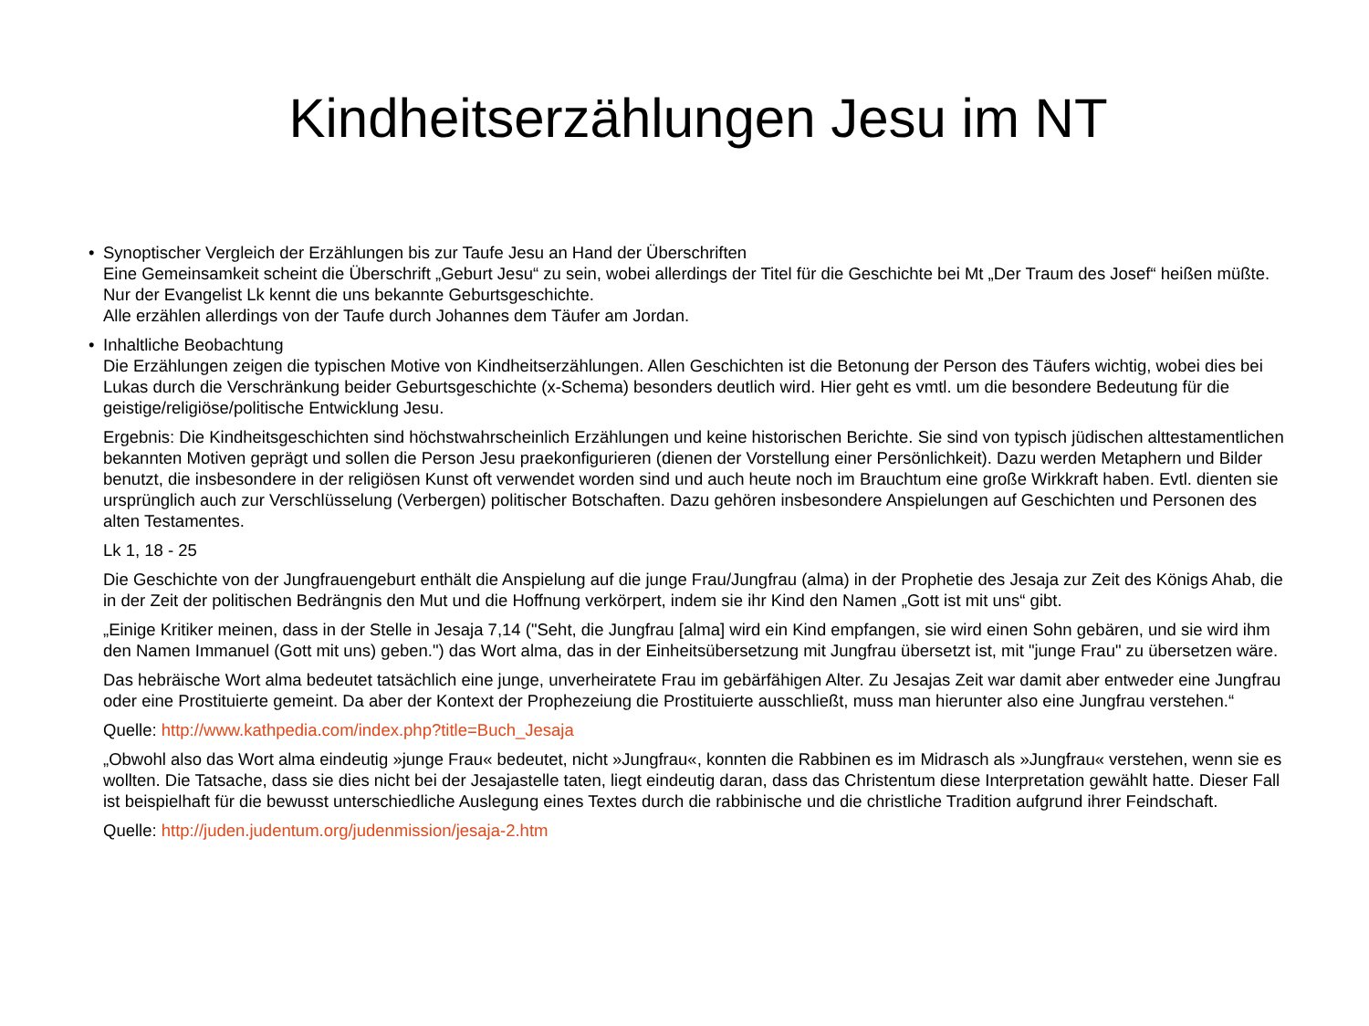Kindheitserzählungen Jesu im NT
• Synoptischer Vergleich der Erzählungen bis zur Taufe Jesu an Hand der Überschriften
Eine Gemeinsamkeit scheint die Überschrift „Geburt Jesu“ zu sein, wobei allerdings der Titel für die Geschichte bei Mt „Der Traum des Josef“ heißen müßte.
Nur der Evangelist Lk kennt die uns bekannte Geburtsgeschichte.
Alle erzählen allerdings von der Taufe durch Johannes dem Täufer am Jordan.
• Inhaltliche Beobachtung
Die Erzählungen zeigen die typischen Motive von Kindheitserzählungen. Allen Geschichten ist die Betonung der Person des Täufers wichtig, wobei dies bei Lukas durch die Verschränkung beider Geburtsgeschichte (x-Schema) besonders deutlich wird. Hier geht es vmtl. um die besondere Bedeutung für die geistige/religiöse/politische Entwicklung Jesu.
Ergebnis: Die Kindheitsgeschichten sind höchstwahrscheinlich Erzählungen und keine historischen Berichte. Sie sind von typisch jüdischen alttestamentlichen bekannten Motiven geprägt und sollen die Person Jesu praekonfigurieren (dienen der Vorstellung einer Persönlichkeit). Dazu werden Metaphern und Bilder benutzt, die insbesondere in der religiösen Kunst oft verwendet worden sind und auch heute noch im Brauchtum eine große Wirkkraft haben. Evtl. dienten sie ursprünglich auch zur Verschlüsselung (Verbergen) politischer Botschaften. Dazu gehören insbesondere Anspielungen auf Geschichten und Personen des alten Testamentes.
Lk 1, 18 - 25
Die Geschichte von der Jungfrauengeburt enthält die Anspielung auf die junge Frau/Jungfrau (alma) in der Prophetie des Jesaja zur Zeit des Königs Ahab, die in der Zeit der politischen Bedrängnis den Mut und die Hoffnung verkörpert, indem sie ihr Kind den Namen „Gott ist mit uns“ gibt.
„Einige Kritiker meinen, dass in der Stelle in Jesaja 7,14 ("Seht, die Jungfrau [alma] wird ein Kind empfangen, sie wird einen Sohn gebären, und sie wird ihm den Namen Immanuel (Gott mit uns) geben.") das Wort alma, das in der Einheitsübersetzung mit Jungfrau übersetzt ist, mit "junge Frau" zu übersetzen wäre.
Das hebräische Wort alma bedeutet tatsächlich eine junge, unverheiratete Frau im gebärfähigen Alter. Zu Jesajas Zeit war damit aber entweder eine Jungfrau oder eine Prostituierte gemeint. Da aber der Kontext der Prophezeiung die Prostituierte ausschließt, muss man hierunter also eine Jungfrau verstehen.“
Quelle: http://www.kathpedia.com/index.php?title=Buch_Jesaja
„Obwohl also das Wort alma eindeutig »junge Frau« bedeutet, nicht »Jungfrau«, konnten die Rabbinen es im Midrasch als »Jungfrau« verstehen, wenn sie es wollten. Die Tatsache, dass sie dies nicht bei der Jesajastelle taten, liegt eindeutig daran, dass das Christentum diese Interpretation gewählt hatte. Dieser Fall ist beispielhaft für die bewusst unterschiedliche Auslegung eines Textes durch die rabbinische und die christliche Tradition aufgrund ihrer Feindschaft.
Quelle: http://juden.judentum.org/judenmission/jesaja-2.htm